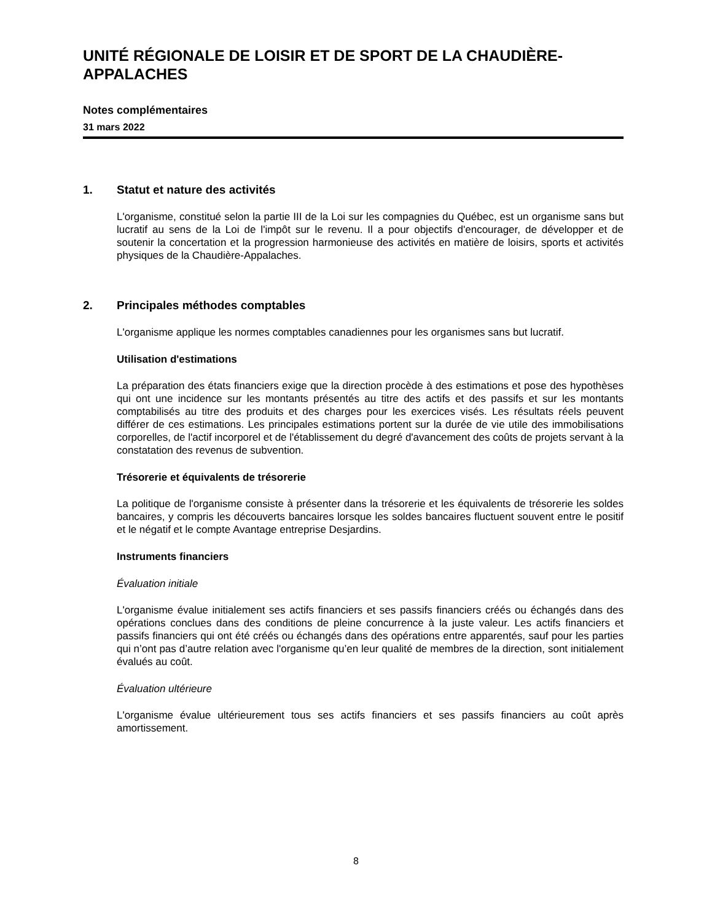UNITÉ RÉGIONALE DE LOISIR ET DE SPORT DE LA CHAUDIÈRE-APPALACHES
Notes complémentaires
31 mars 2022
1. Statut et nature des activités
L'organisme, constitué selon la partie III de la Loi sur les compagnies du Québec, est un organisme sans but lucratif au sens de la Loi de l'impôt sur le revenu. Il a pour objectifs d'encourager, de développer et de soutenir la concertation et la progression harmonieuse des activités en matière de loisirs, sports et activités physiques de la Chaudière-Appalaches.
2. Principales méthodes comptables
L'organisme applique les normes comptables canadiennes pour les organismes sans but lucratif.
Utilisation d'estimations
La préparation des états financiers exige que la direction procède à des estimations et pose des hypothèses qui ont une incidence sur les montants présentés au titre des actifs et des passifs et sur les montants comptabilisés au titre des produits et des charges pour les exercices visés. Les résultats réels peuvent différer de ces estimations. Les principales estimations portent sur la durée de vie utile des immobilisations corporelles, de l'actif incorporel et de l'établissement du degré d'avancement des coûts de projets servant à la constatation des revenus de subvention.
Trésorerie et équivalents de trésorerie
La politique de l'organisme consiste à présenter dans la trésorerie et les équivalents de trésorerie les soldes bancaires, y compris les découverts bancaires lorsque les soldes bancaires fluctuent souvent entre le positif et le négatif et le compte Avantage entreprise Desjardins.
Instruments financiers
Évaluation initiale
L'organisme évalue initialement ses actifs financiers et ses passifs financiers créés ou échangés dans des opérations conclues dans des conditions de pleine concurrence à la juste valeur. Les actifs financiers et passifs financiers qui ont été créés ou échangés dans des opérations entre apparentés, sauf pour les parties qui n’ont pas d’autre relation avec l'organisme qu’en leur qualité de membres de la direction, sont initialement évalués au coût.
Évaluation ultérieure
L'organisme évalue ultérieurement tous ses actifs financiers et ses passifs financiers au coût après amortissement.
8